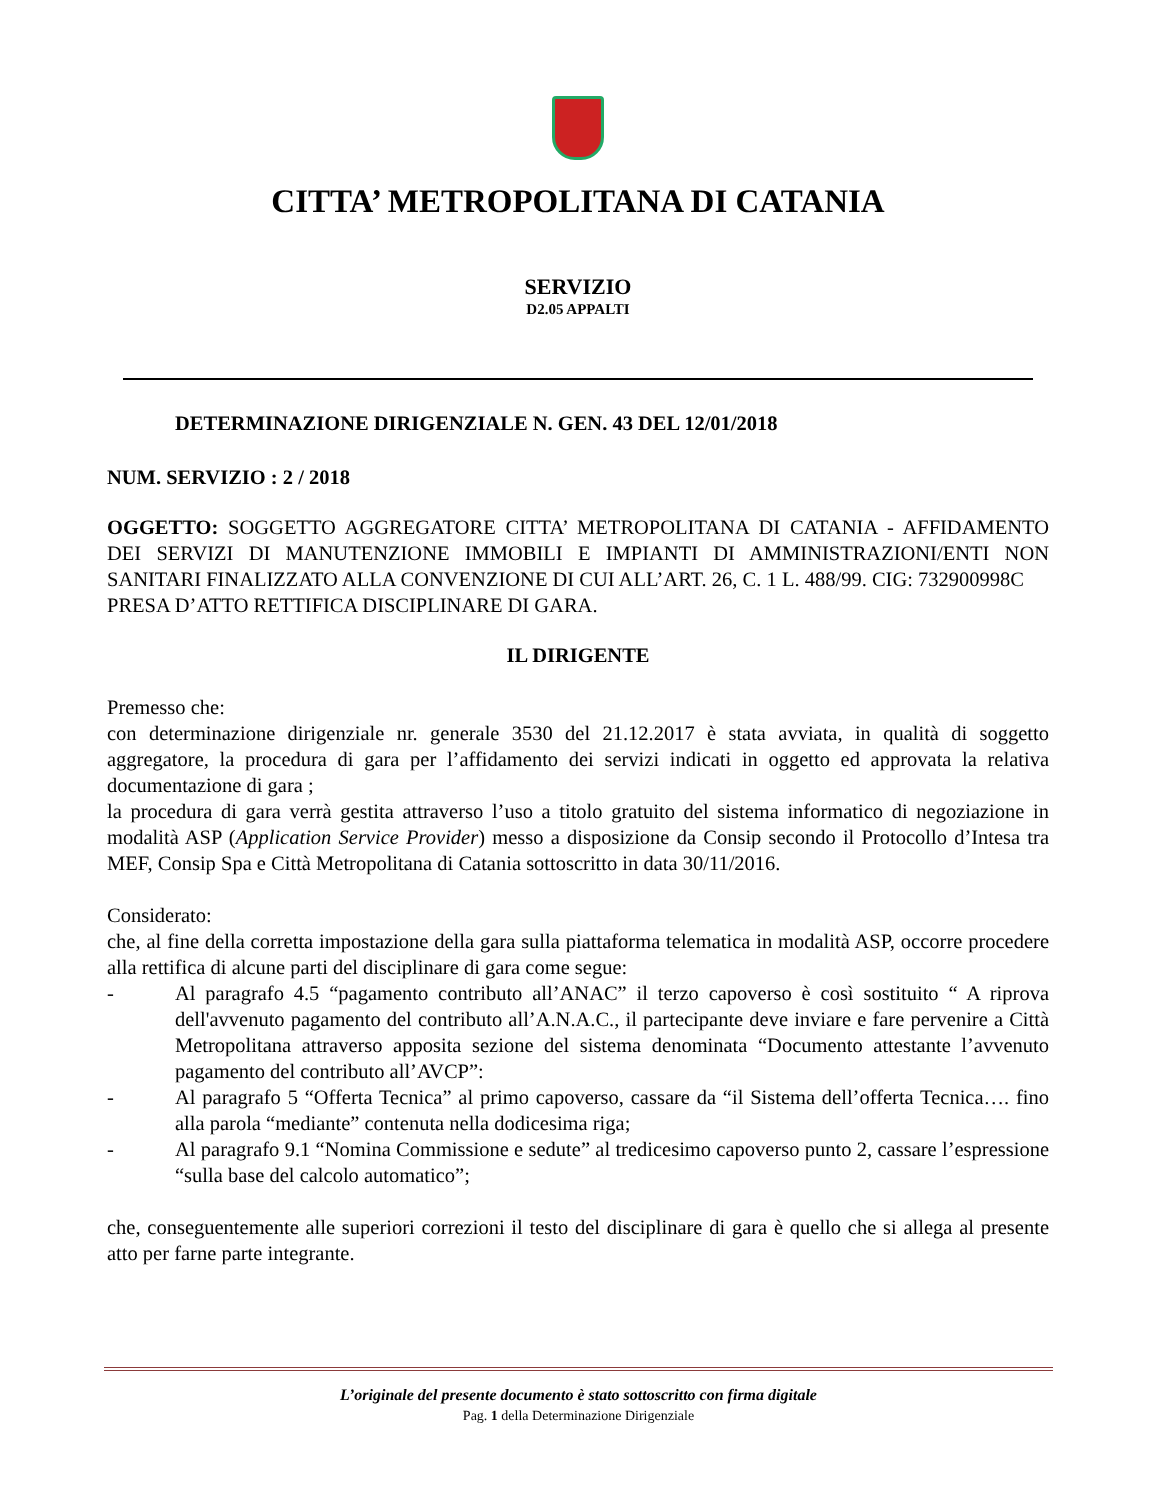CITTA’ METROPOLITANA DI CATANIA
SERVIZIO
D2.05 APPALTI
DETERMINAZIONE DIRIGENZIALE N. GEN. 43 DEL 12/01/2018
NUM. SERVIZIO : 2 / 2018
OGGETTO: SOGGETTO AGGREGATORE CITTA’ METROPOLITANA DI CATANIA - AFFIDAMENTO DEI SERVIZI DI MANUTENZIONE IMMOBILI E IMPIANTI DI AMMINISTRAZIONI/ENTI NON SANITARI FINALIZZATO ALLA CONVENZIONE DI CUI ALL’ART. 26, C. 1 L. 488/99. CIG: 732900998C
PRESA D’ATTO RETTIFICA DISCIPLINARE DI GARA.
IL DIRIGENTE
Premesso che:
con determinazione dirigenziale nr. generale 3530 del 21.12.2017 è stata avviata, in qualità di soggetto aggregatore, la procedura di gara per l’affidamento dei servizi indicati in oggetto ed approvata la relativa documentazione di gara ;
la procedura di gara verrà gestita attraverso l’uso a titolo gratuito del sistema informatico di negoziazione in modalità ASP (Application Service Provider) messo a disposizione da Consip secondo il Protocollo d’Intesa tra MEF, Consip Spa e Città Metropolitana di Catania sottoscritto in data 30/11/2016.
Considerato:
che, al fine della corretta impostazione della gara sulla piattaforma telematica in modalità ASP, occorre procedere alla rettifica di alcune parti del disciplinare di gara come segue:
- Al paragrafo 4.5 “pagamento contributo all’ANAC” il terzo capoverso è così sostituito “ A riprova dell'avvenuto pagamento del contributo all’A.N.A.C., il partecipante deve inviare e fare pervenire a Città Metropolitana attraverso apposita sezione del sistema denominata “Documento attestante l’avvenuto pagamento del contributo all’AVCP”:
- Al paragrafo 5 “Offerta Tecnica” al primo capoverso, cassare da “il Sistema dell’offerta Tecnica…. fino alla parola “mediante” contenuta nella dodicesima riga;
- Al paragrafo 9.1 “Nomina Commissione e sedute” al tredicesimo capoverso punto 2, cassare l’espressione “sulla base del calcolo automatico”;
che, conseguentemente alle superiori correzioni il testo del disciplinare di gara è quello che si allega al presente atto per farne parte integrante.
L’originale del presente documento è stato sottoscritto con firma digitale
Pag. 1 della Determinazione Dirigenziale